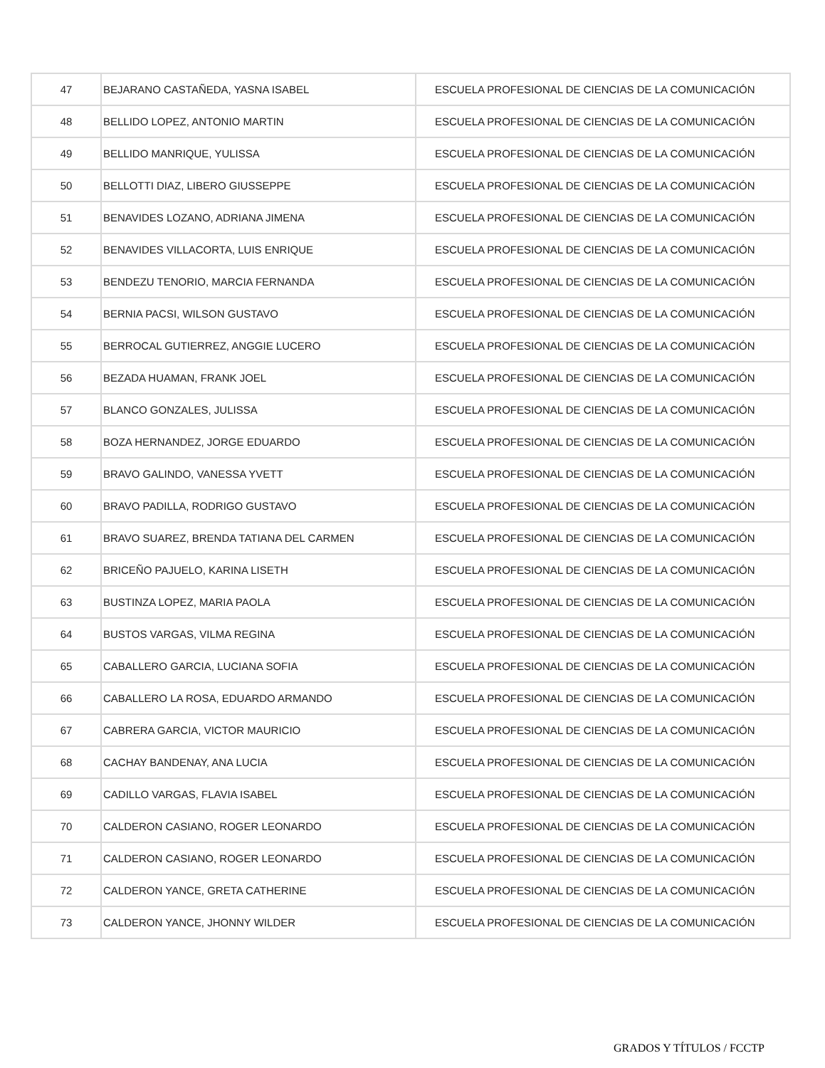| 47 | BEJARANO CASTAÑEDA, YASNA ISABEL | ESCUELA PROFESIONAL DE CIENCIAS DE LA COMUNICACIÓN |
| 48 | BELLIDO LOPEZ, ANTONIO MARTIN | ESCUELA PROFESIONAL DE CIENCIAS DE LA COMUNICACIÓN |
| 49 | BELLIDO MANRIQUE, YULISSA | ESCUELA PROFESIONAL DE CIENCIAS DE LA COMUNICACIÓN |
| 50 | BELLOTTI DIAZ, LIBERO GIUSSEPPE | ESCUELA PROFESIONAL DE CIENCIAS DE LA COMUNICACIÓN |
| 51 | BENAVIDES LOZANO, ADRIANA JIMENA | ESCUELA PROFESIONAL DE CIENCIAS DE LA COMUNICACIÓN |
| 52 | BENAVIDES VILLACORTA, LUIS ENRIQUE | ESCUELA PROFESIONAL DE CIENCIAS DE LA COMUNICACIÓN |
| 53 | BENDEZU TENORIO, MARCIA FERNANDA | ESCUELA PROFESIONAL DE CIENCIAS DE LA COMUNICACIÓN |
| 54 | BERNIA PACSI, WILSON GUSTAVO | ESCUELA PROFESIONAL DE CIENCIAS DE LA COMUNICACIÓN |
| 55 | BERROCAL GUTIERREZ, ANGGIE LUCERO | ESCUELA PROFESIONAL DE CIENCIAS DE LA COMUNICACIÓN |
| 56 | BEZADA HUAMAN, FRANK JOEL | ESCUELA PROFESIONAL DE CIENCIAS DE LA COMUNICACIÓN |
| 57 | BLANCO GONZALES, JULISSA | ESCUELA PROFESIONAL DE CIENCIAS DE LA COMUNICACIÓN |
| 58 | BOZA HERNANDEZ, JORGE EDUARDO | ESCUELA PROFESIONAL DE CIENCIAS DE LA COMUNICACIÓN |
| 59 | BRAVO GALINDO, VANESSA YVETT | ESCUELA PROFESIONAL DE CIENCIAS DE LA COMUNICACIÓN |
| 60 | BRAVO PADILLA, RODRIGO GUSTAVO | ESCUELA PROFESIONAL DE CIENCIAS DE LA COMUNICACIÓN |
| 61 | BRAVO SUAREZ, BRENDA TATIANA DEL CARMEN | ESCUELA PROFESIONAL DE CIENCIAS DE LA COMUNICACIÓN |
| 62 | BRICEÑO PAJUELO, KARINA LISETH | ESCUELA PROFESIONAL DE CIENCIAS DE LA COMUNICACIÓN |
| 63 | BUSTINZA LOPEZ, MARIA PAOLA | ESCUELA PROFESIONAL DE CIENCIAS DE LA COMUNICACIÓN |
| 64 | BUSTOS VARGAS, VILMA REGINA | ESCUELA PROFESIONAL DE CIENCIAS DE LA COMUNICACIÓN |
| 65 | CABALLERO GARCIA, LUCIANA SOFIA | ESCUELA PROFESIONAL DE CIENCIAS DE LA COMUNICACIÓN |
| 66 | CABALLERO LA ROSA, EDUARDO ARMANDO | ESCUELA PROFESIONAL DE CIENCIAS DE LA COMUNICACIÓN |
| 67 | CABRERA GARCIA, VICTOR MAURICIO | ESCUELA PROFESIONAL DE CIENCIAS DE LA COMUNICACIÓN |
| 68 | CACHAY BANDENAY, ANA LUCIA | ESCUELA PROFESIONAL DE CIENCIAS DE LA COMUNICACIÓN |
| 69 | CADILLO VARGAS, FLAVIA ISABEL | ESCUELA PROFESIONAL DE CIENCIAS DE LA COMUNICACIÓN |
| 70 | CALDERON CASIANO, ROGER LEONARDO | ESCUELA PROFESIONAL DE CIENCIAS DE LA COMUNICACIÓN |
| 71 | CALDERON CASIANO, ROGER LEONARDO | ESCUELA PROFESIONAL DE CIENCIAS DE LA COMUNICACIÓN |
| 72 | CALDERON YANCE, GRETA CATHERINE | ESCUELA PROFESIONAL DE CIENCIAS DE LA COMUNICACIÓN |
| 73 | CALDERON YANCE, JHONNY WILDER | ESCUELA PROFESIONAL DE CIENCIAS DE LA COMUNICACIÓN |
GRADOS Y TÍTULOS / FCCTP